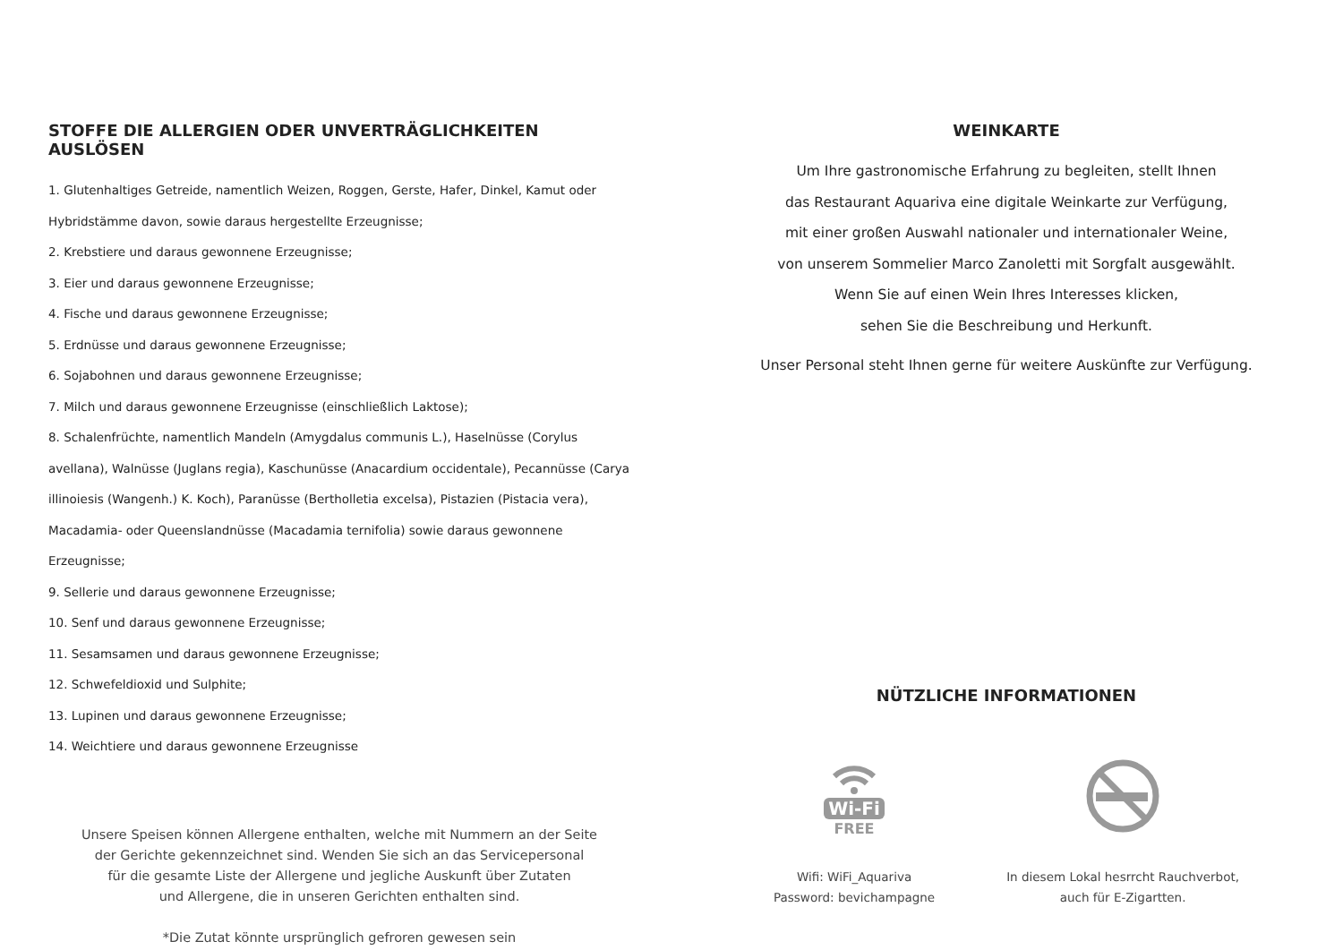STOFFE DIE ALLERGIEN ODER UNVERTRÄGLICHKEITEN AUSLÖSEN
1. Glutenhaltiges Getreide, namentlich Weizen, Roggen, Gerste, Hafer, Dinkel, Kamut oder Hybridstämme davon, sowie daraus hergestellte Erzeugnisse;
2. Krebstiere und daraus gewonnene Erzeugnisse;
3. Eier und daraus gewonnene Erzeugnisse;
4. Fische und daraus gewonnene Erzeugnisse;
5. Erdnüsse und daraus gewonnene Erzeugnisse;
6. Sojabohnen und daraus gewonnene Erzeugnisse;
7. Milch und daraus gewonnene Erzeugnisse (einschließlich Laktose);
8. Schalenfrüchte, namentlich Mandeln (Amygdalus communis L.), Haselnüsse (Corylus avellana), Walnüsse (Juglans regia), Kaschunüsse (Anacardium occidentale), Pecannüsse (Carya illinoiesis (Wangenh.) K. Koch), Paranüsse (Bertholletia excelsa), Pistazien (Pistacia vera), Macadamia- oder Queenslandnüsse (Macadamia ternifolia) sowie daraus gewonnene Erzeugnisse;
9. Sellerie und daraus gewonnene Erzeugnisse;
10. Senf und daraus gewonnene Erzeugnisse;
11. Sesamsamen und daraus gewonnene Erzeugnisse;
12. Schwefeldioxid und Sulphite;
13. Lupinen und daraus gewonnene Erzeugnisse;
14. Weichtiere und daraus gewonnene Erzeugnisse
Unsere Speisen können Allergene enthalten, welche mit Nummern an der Seite
der Gerichte gekennzeichnet sind. Wenden Sie sich an das Servicepersonal
für die gesamte Liste der Allergene und jegliche Auskunft über Zutaten
und Allergene, die in unseren Gerichten enthalten sind.
*Die Zutat könnte ursprünglich gefroren gewesen sein
WEINKARTE
Um Ihre gastronomische Erfahrung zu begleiten, stellt Ihnen
das Restaurant Aquariva eine digitale Weinkarte zur Verfügung,
mit einer großen Auswahl nationaler und internationaler Weine,
von unserem Sommelier Marco Zanoletti mit Sorgfalt ausgewählt.
Wenn Sie auf einen Wein Ihres Interesses klicken,
sehen Sie die Beschreibung und Herkunft.
Unser Personal steht Ihnen gerne für weitere Auskünfte zur Verfügung.
NÜTZLICHE INFORMATIONEN
Wi-Fi
FREE
Wifi: WiFi_Aquariva
Password: bevichampagne
In diesem Lokal hesrrcht Rauchverbot,
auch für E-Zigartten.